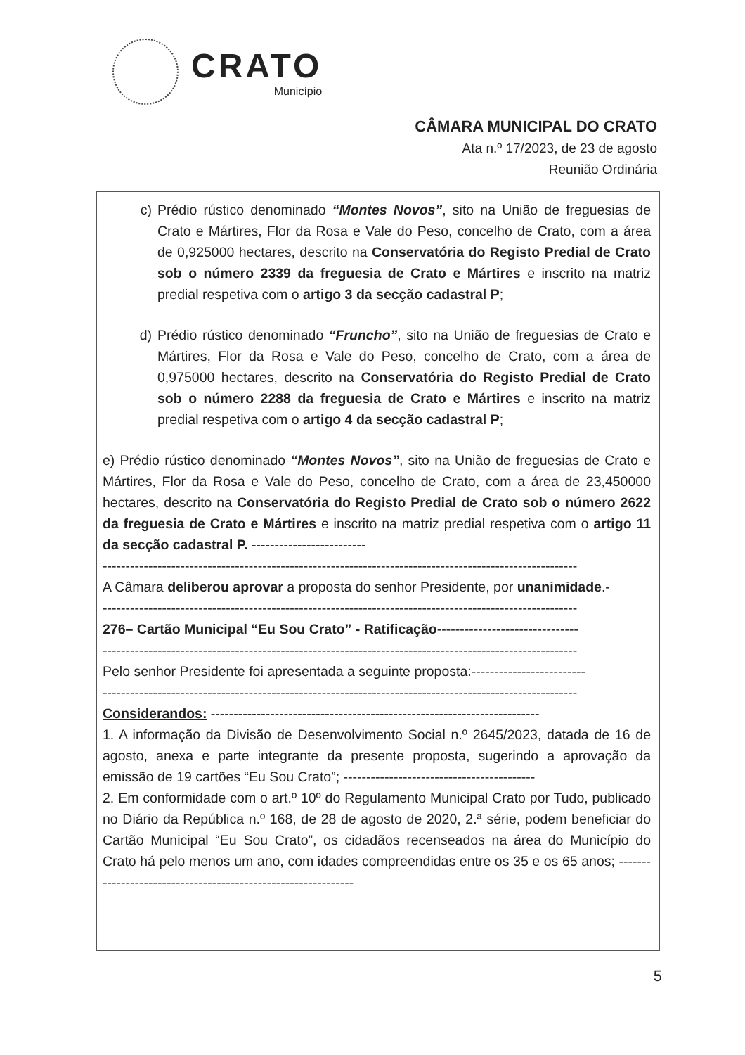CRATO
Município
CÂMARA MUNICIPAL DO CRATO
Ata n.º 17/2023, de 23 de agosto
Reunião Ordinária
c) Prédio rústico denominado “Montes Novos”, sito na União de freguesias de Crato e Mártires, Flor da Rosa e Vale do Peso, concelho de Crato, com a área de 0,925000 hectares, descrito na Conservatória do Registo Predial de Crato sob o número 2339 da freguesia de Crato e Mártires e inscrito na matriz predial respetiva com o artigo 3 da secção cadastral P;
d) Prédio rústico denominado “Fruncho”, sito na União de freguesias de Crato e Mártires, Flor da Rosa e Vale do Peso, concelho de Crato, com a área de 0,975000 hectares, descrito na Conservatória do Registo Predial de Crato sob o número 2288 da freguesia de Crato e Mártires e inscrito na matriz predial respetiva com o artigo 4 da secção cadastral P;
e) Prédio rústico denominado “Montes Novos”, sito na União de freguesias de Crato e Mártires, Flor da Rosa e Vale do Peso, concelho de Crato, com a área de 23,450000 hectares, descrito na Conservatória do Registo Predial de Crato sob o número 2622 da freguesia de Crato e Mártires e inscrito na matriz predial respetiva com o artigo 11 da secção cadastral P. -------------------------
--------------------------------------------------------------------------------------------------------
A Câmara deliberou aprovar a proposta do senhor Presidente, por unanimidade.-
--------------------------------------------------------------------------------------------------------
276– Cartão Municipal “Eu Sou Crato” - Ratificação-------------------------------
--------------------------------------------------------------------------------------------------------
Pelo senhor Presidente foi apresentada a seguinte proposta:-------------------------
--------------------------------------------------------------------------------------------------------
Considerandos: ------------------------------------------------------------------------
1. A informação da Divisão de Desenvolvimento Social n.º 2645/2023, datada de 16 de agosto, anexa e parte integrante da presente proposta, sugerindo a aprovação da emissão de 19 cartões “Eu Sou Crato”; ------------------------------------------
2. Em conformidade com o art.º 10º do Regulamento Municipal Crato por Tudo, publicado no Diário da República n.º 168, de 28 de agosto de 2020, 2.ª série, podem beneficiar do Cartão Municipal “Eu Sou Crato”, os cidadãos recenseados na área do Município do Crato há pelo menos um ano, com idades compreendidas entre os 35 e os 65 anos; --------------------------------------------------------------
5